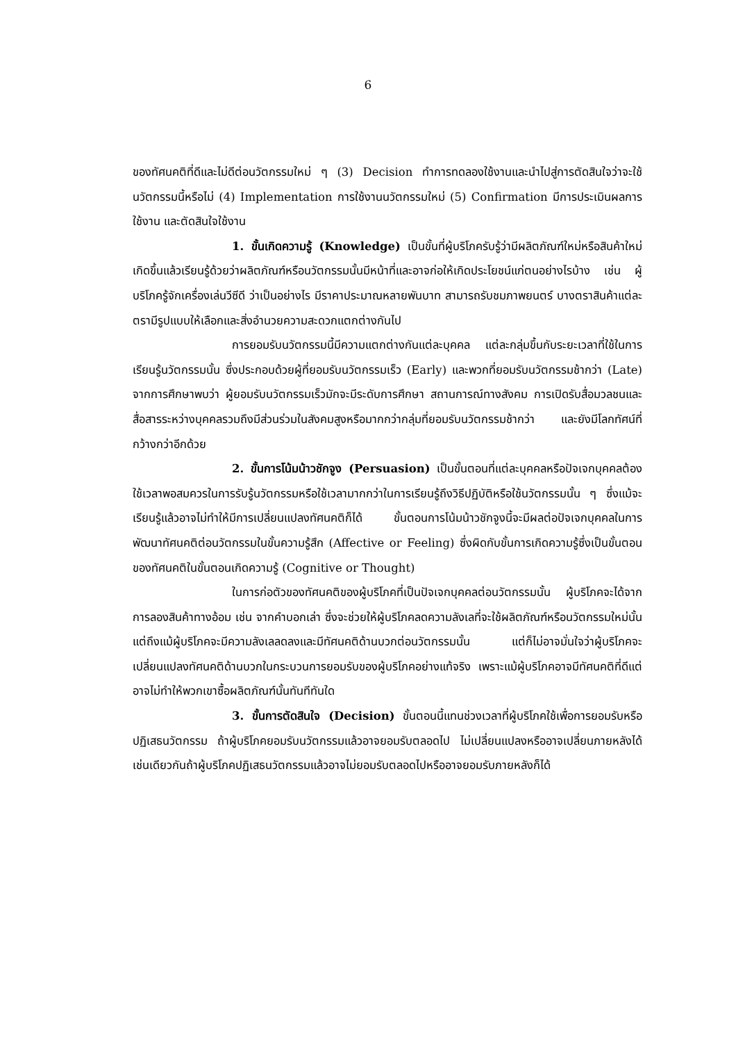6
ของทัศนคติที่ดีและไม่ดีต่อนวัตกรรมใหม่ ๆ (3) Decision ทำการทดลองใช้งานและนำไปสู่การตัดสินใจว่าจะใช้นวัตกรรมนี้หรือไม่ (4) Implementation การใช้งานนวัตกรรมใหม่ (5) Confirmation มีการประเมินผลการใช้งาน และตัดสินใจใช้งาน
1. ขั้นเกิดความรู้ (Knowledge) เป็นขั้นที่ผู้บริโภครับรู้ว่ามีผลิตภัณฑ์ใหม่หรือสินค้าใหม่เกิดขึ้นแล้วเรียนรู้ด้วยว่าผลิตภัณฑ์หรือนวัตกรรมนั้นมีหน้าที่และอาจก่อให้เกิดประโยชน์แก่ตนอย่างไรบ้าง เช่น ผู้บริโภครู้จักเครื่องเล่นวีซีดี ว่าเป็นอย่างไร มีราคาประมาณหลายพันบาท สามารถรับชมภาพยนตร์ บางตราสินค้าแต่ละตรามีรูปแบบให้เลือกและสิ่งอำนวยความสะดวกแตกต่างกันไป
การยอมรับนวัตกรรมนี้มีความแตกต่างกันแต่ละบุคคล แต่ละกลุ่มขึ้นกับระยะเวลาที่ใช้ในการเรียนรู้นวัตกรรมนั้น ซึ่งประกอบด้วยผู้ที่ยอมรับนวัตกรรมเร็ว (Early) และพวกที่ยอมรับนวัตกรรมช้ากว่า (Late) จากการศึกษาพบว่า ผู้ยอมรับนวัตกรรมเร็วมักจะมีระดับการศึกษา สถานการณ์ทางสังคม การเปิดรับสื่อมวลชนและสื่อสารระหว่างบุคคลรวมถึงมีส่วนร่วมในสังคมสูงหรือมากกว่ากลุ่มที่ยอมรับนวัตกรรมช้ากว่า และยังมีโลกทัศน์ที่กว้างกว่าอีกด้วย
2. ขั้นการโน้มน้าวชักจูง (Persuasion) เป็นขั้นตอนที่แต่ละบุคคลหรือปัจเจกบุคคลต้องใช้เวลาพอสมควรในการรับรู้นวัตกรรมหรือใช้เวลามากกว่าในการเรียนรู้ถึงวิธีปฏิบัติหรือใช้นวัตกรรมนั้น ๆ ซึ่งแม้จะเรียนรู้แล้วอาจไม่ทำให้มีการเปลี่ยนแปลงทัศนคติก็ได้ ขั้นตอนการโน้มน้าวชักจูงนี้จะมีผลต่อปัจเจกบุคคลในการพัฒนาทัศนคติต่อนวัตกรรมในขั้นความรู้สึก (Affective or Feeling) ซึ่งผิดกับขั้นการเกิดความรู้ซึ่งเป็นขั้นตอนของทัศนคติในขั้นตอนเกิดความรู้ (Cognitive or Thought)
ในการก่อตัวของทัศนคติของผู้บริโภคที่เป็นปัจเจกบุคคลต่อนวัตกรรมนั้น ผู้บริโภคจะได้จากการลองสินค้าทางอ้อม เช่น จากคำบอกเล่า ซึ่งจะช่วยให้ผู้บริโภคลดความลังเลที่จะใช้ผลิตภัณฑ์หรือนวัตกรรมใหม่นั้น แต่ถึงแม้ผู้บริโภคจะมีความลังเลลดลงและมีทัศนคติด้านบวกต่อนวัตกรรมนั้น แต่ก็ไม่อาจมั่นใจว่าผู้บริโภคจะเปลี่ยนแปลงทัศนคติด้านบวกในกระบวนการยอมรับของผู้บริโภคอย่างแท้จริง เพราะแม้ผู้บริโภคอาจมีทัศนคติที่ดีแต่อาจไม่ทำให้พวกเขาซื้อผลิตภัณฑ์นั้นทันทีทันใด
3. ขั้นการตัดสินใจ (Decision) ขั้นตอนนี้แทนช่วงเวลาที่ผู้บริโภคใช้เพื่อการยอมรับหรือปฏิเสธนวัตกรรม ถ้าผู้บริโภคยอมรับนวัตกรรมแล้วอาจยอมรับตลอดไป ไม่เปลี่ยนแปลงหรืออาจเปลี่ยนภายหลังได้ เช่นเดียวกันถ้าผู้บริโภคปฏิเสธนวัตกรรมแล้วอาจไม่ยอมรับตลอดไปหรืออาจยอมรับภายหลังก็ได้